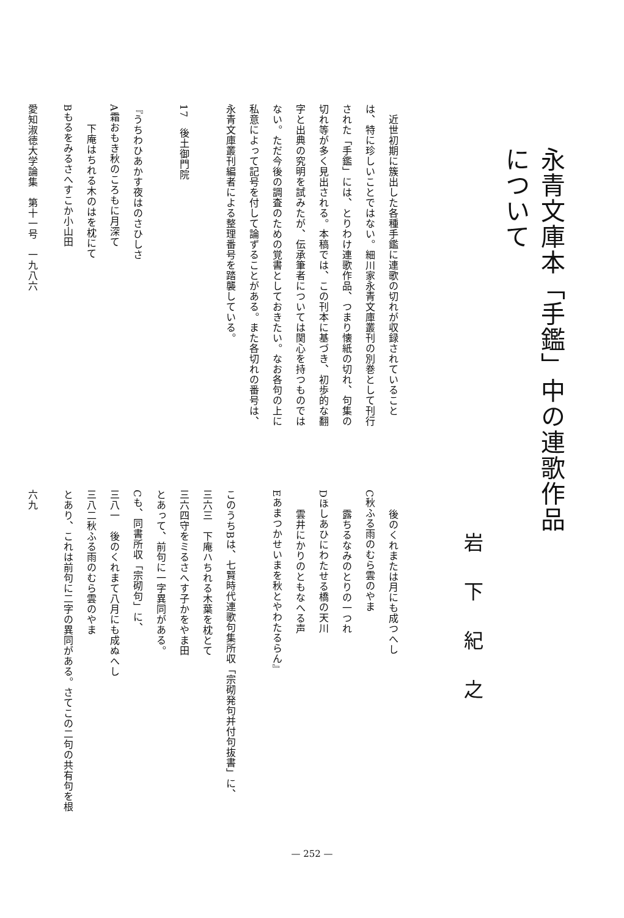永青文庫本「手鑑」中の連歌作品について
岩下紀之
　近世初期に簇出した各種手鑑に連歌の切れが収録されていること
は、特に珍しいことではない。細川家永青文庫叢刊の別巻として刊行
された「手鑑」には、とりわけ連歌作品、つまり懐紙の切れ、句集の
切れ等が多く見出される。本稿では、この刊本に基づき、初歩的な翻
字と出典の究明を試みたが、伝承筆者については関心を持つものでは
ない。ただ今後の調査のための覚書としておきたい。なお各句の上に
私意によって記号を付して論ずることがある。また各切れの番号は、
永青文庫叢刊編者による整理番号を踏襲している。
17　後土御門院
『うちわひあかす夜はのさひしさ
A霜おもき秋のころもに月深て
下庵はちれる木のはを枕にて
Bもるをみるさへすこか小山田
愛知淑徳大学論集　第十一号　一九八六
後のくれまたは月にも成つへし
C秋ふる雨のむら雲のやま
露ちるなみのとりの一つれ
Dほしあひにわたせる橋の天川
雲井にかりのともなへる声
Eあまつかせいまを秋とやわたるらん』
このうちBは、七賢時代連歌句集所収「宗砌発句并付句抜書」に、
三六三　下庵ハちれる木葉を枕とて
三六四守をミるさへす子かをやま田
とあって、前句に一字異同がある。
Cも、同書所収「宗砌句」に、
三八一　後のくれまて八月にも成ぬへし
三八二秋ふる雨のむら雲のやま
とあり、これは前句に二字の異同がある。さてこの二句の共有句を根
六九
— 252 —